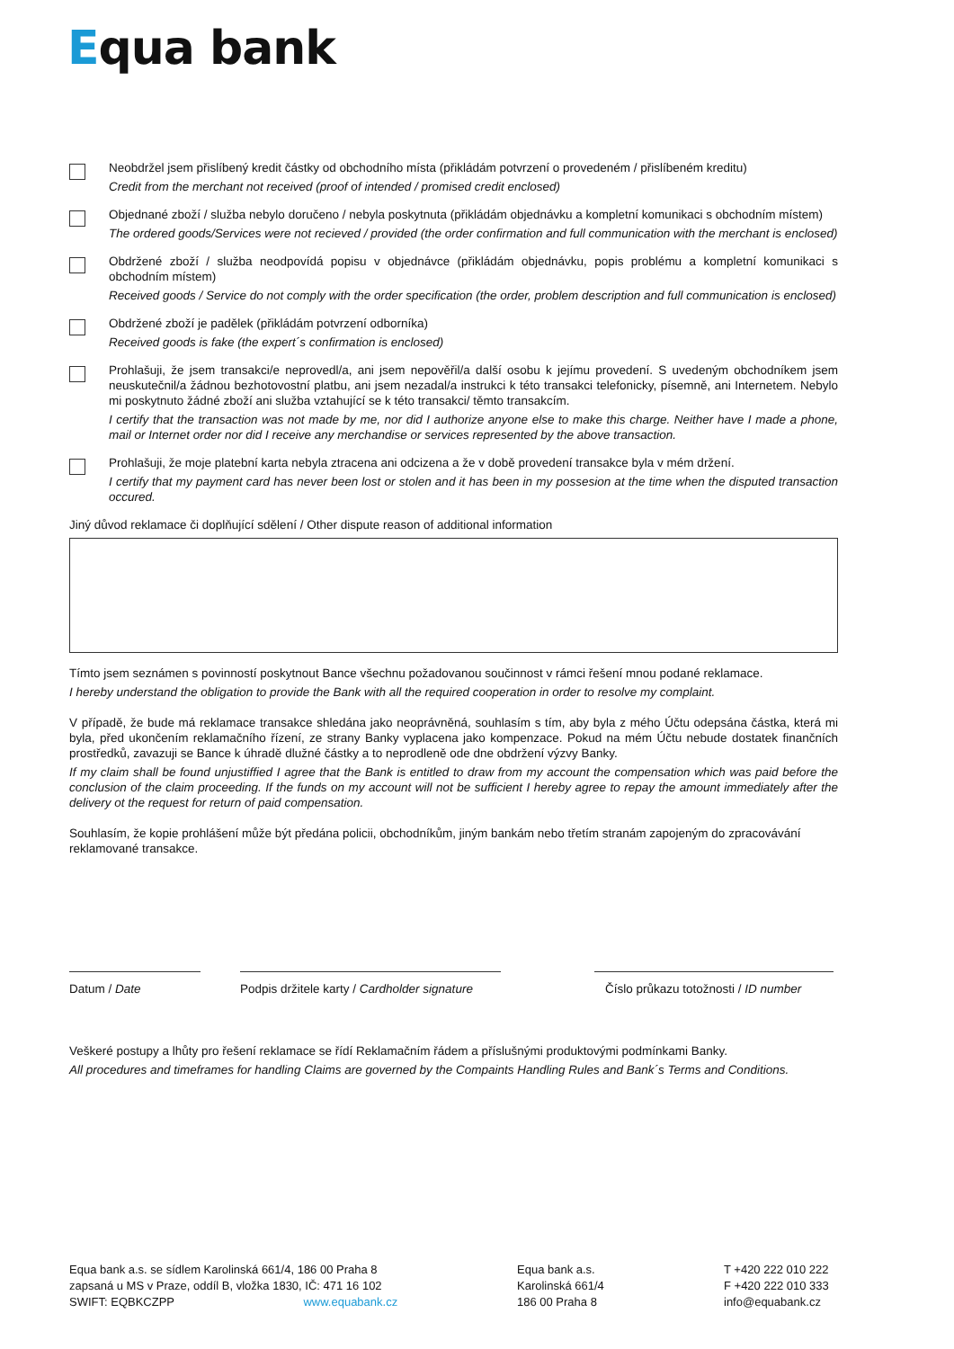Equa bank
Neobdržel jsem přislíbený kredit částky od obchodního místa (přikládám potvrzení o provedeném / přislíbeném kreditu)
Credit from the merchant not received (proof of intended / promised credit enclosed)
Objednané zboží / služba nebylo doručeno / nebyla poskytnuta (přikládám objednávku a kompletní komunikaci s obchodním místem)
The ordered goods/Services were not recieved / provided (the order confirmation and full communication with the merchant is enclosed)
Obdržené zboží / služba neodpovídá popisu v objednávce (přikládám objednávku, popis problému a kompletní komunikaci s obchodním místem)
Received goods / Service do not comply with the order specification (the order, problem description and full communication is enclosed)
Obdržené zboží je padělek (přikládám potvrzení odborníka)
Received goods is fake (the expert´s confirmation is enclosed)
Prohlašuji, že jsem transakci/e neprovedl/a, ani jsem nepověřil/a další osobu k jejímu provedení. S uvedeným obchodníkem jsem neuskutečnil/a žádnou bezhotovostní platbu, ani jsem nezadal/a instrukci k této transakci telefonicky, písemně, ani Internetem. Nebylo mi poskytnuto žádné zboží ani služba vztahující se k této transakci/ těmto transakcím.
I certify that the transaction was not made by me, nor did I authorize anyone else to make this charge. Neither have I made a phone, mail or Internet order nor did I receive any merchandise or services represented by the above transaction.
Prohlašuji, že moje platební karta nebyla ztracena ani odcizena a že v době provedení transakce byla v mém držení.
I certify that my payment card has never been lost or stolen and it has been in my possesion at the time when the disputed transaction occured.
Jiný důvod reklamace či doplňující sdělení / Other dispute reason of additional information
Tímto jsem seznámen s povinností poskytnout Bance všechnu požadovanou součinnost v rámci řešení mnou podané reklamace.
I hereby understand the obligation to provide the Bank with all the required cooperation in order to resolve my complaint.
V případě, že bude má reklamace transakce shledána jako neoprávněná, souhlasím s tím, aby byla z mého Účtu odepsána částka, která mi byla, před ukončením reklamačního řízení, ze strany Banky vyplacena jako kompenzace. Pokud na mém Účtu nebude dostatek finančních prostředků, zavazuji se Bance k úhradě dlužné částky a to neprodleně ode dne obdržení výzvy Banky.
If my claim shall be found unjustiffied I agree that the Bank is entitled to draw from my account the compensation which was paid before the conclusion of the claim proceeding. If the funds on my account will not be sufficient I hereby agree to repay the amount immediately after the delivery ot the request for return of paid compensation.
Souhlasím, že kopie prohlášení může být předána policii, obchodníkům, jiným bankám nebo třetím stranám zapojeným do zpracovávání reklamované transakce.
Datum / Date Podpis držitele karty / Cardholder signature
Číslo průkazu totožnosti / ID number
Veškeré postupy a lhůty pro řešení reklamace se řídí Reklamačním řádem a příslušnými produktovými podmínkami Banky.
All procedures and timeframes for handling Claims are governed by the Compaints Handling Rules and Bank´s Terms and Conditions.
Equa bank a.s. se sídlem Karolinská 661/4, 186 00 Praha 8
zapsaná u MS v Praze, oddíl B, vložka 1830, IČ: 471 16 102
SWIFT: EQBKCZPP www.equabank.cz
Equa bank a.s.
Karolinská 661/4
186 00 Praha 8
T +420 222 010 222
F +420 222 010 333
info@equabank.cz